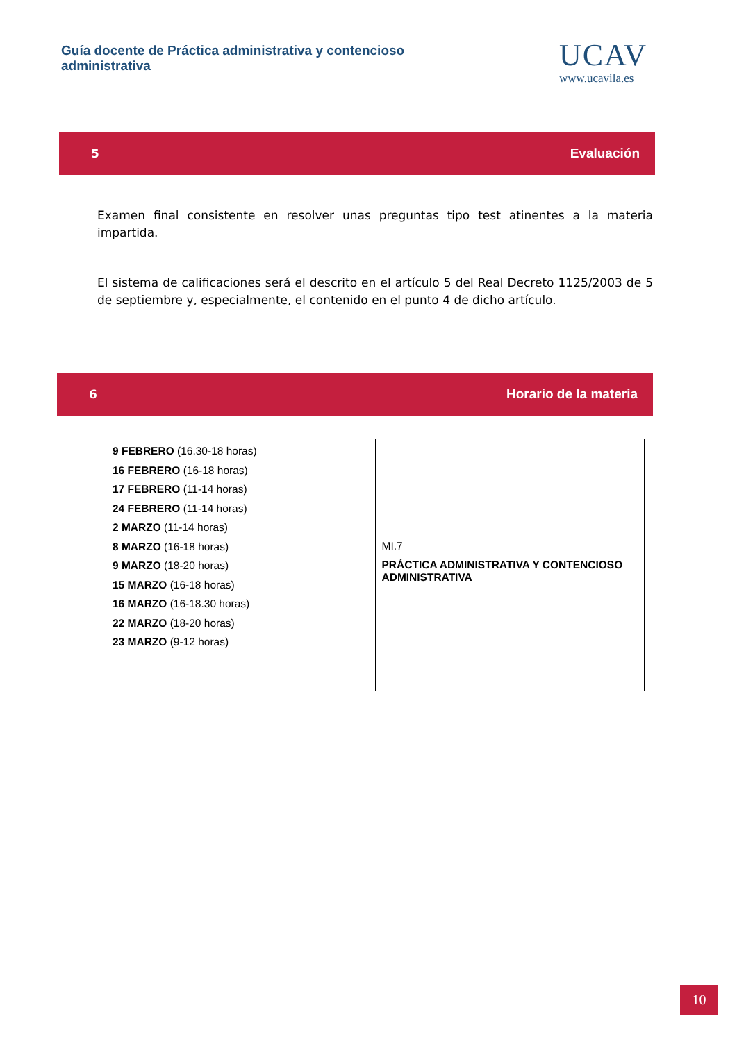Guía docente de Práctica administrativa y contencioso administrativa
UCAV
www.ucavila.es
5 Evaluación
Examen final consistente en resolver unas preguntas tipo test atinentes a la materia impartida.
El sistema de calificaciones será el descrito en el artículo 5 del Real Decreto 1125/2003 de 5 de septiembre y, especialmente, el contenido en el punto 4 de dicho artículo.
6 Horario de la materia
| 9 FEBRERO (16.30-18 horas) 16 FEBRERO (16-18 horas) 17 FEBRERO (11-14 horas) 24 FEBRERO (11-14 horas) 2 MARZO (11-14 horas) 8 MARZO (16-18 horas) 9 MARZO (18-20 horas) 15 MARZO (16-18 horas) 16 MARZO (16-18.30 horas) 22 MARZO (18-20 horas) 23 MARZO (9-12 horas) | MI.7 PRÁCTICA ADMINISTRATIVA Y CONTENCIOSO ADMINISTRATIVA |
10